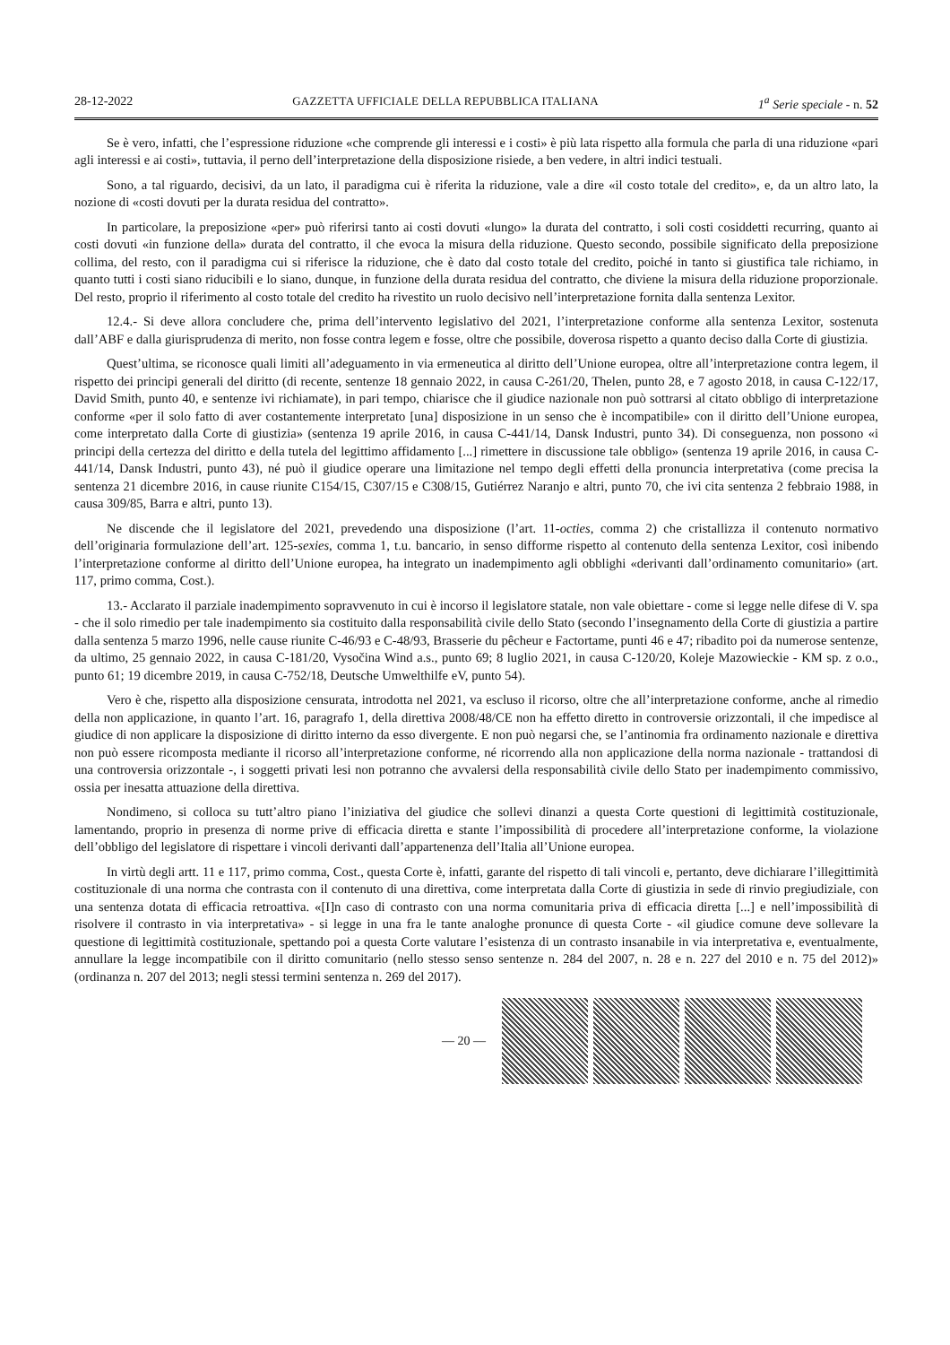28-12-2022 GAZZETTA UFFICIALE DELLA REPUBBLICA ITALIANA 1<sup>a</sup> Serie speciale - n. 52
Se è vero, infatti, che l’espressione riduzione «che comprende gli interessi e i costi» è più lata rispetto alla formula che parla di una riduzione «pari agli interessi e ai costi», tuttavia, il perno dell’interpretazione della disposizione risiede, a ben vedere, in altri indici testuali.
Sono, a tal riguardo, decisivi, da un lato, il paradigma cui è riferita la riduzione, vale a dire «il costo totale del credito», e, da un altro lato, la nozione di «costi dovuti per la durata residua del contratto».
In particolare, la preposizione «per» può riferirsi tanto ai costi dovuti «lungo» la durata del contratto, i soli costi cosiddetti recurring, quanto ai costi dovuti «in funzione della» durata del contratto, il che evoca la misura della riduzione. Questo secondo, possibile significato della preposizione collima, del resto, con il paradigma cui si riferisce la riduzione, che è dato dal costo totale del credito, poiché in tanto si giustifica tale richiamo, in quanto tutti i costi siano riducibili e lo siano, dunque, in funzione della durata residua del contratto, che diviene la misura della riduzione proporzionale. Del resto, proprio il riferimento al costo totale del credito ha rivestito un ruolo decisivo nell’interpretazione fornita dalla sentenza Lexitor.
12.4.- Si deve allora concludere che, prima dell’intervento legislativo del 2021, l’interpretazione conforme alla sentenza Lexitor, sostenuta dall’ABF e dalla giurisprudenza di merito, non fosse contra legem e fosse, oltre che possibile, doverosa rispetto a quanto deciso dalla Corte di giustizia.
Quest’ultima, se riconosce quali limiti all’adeguamento in via ermeneutica al diritto dell’Unione europea, oltre all’interpretazione contra legem, il rispetto dei principi generali del diritto (di recente, sentenze 18 gennaio 2022, in causa C-261/20, Thelen, punto 28, e 7 agosto 2018, in causa C-122/17, David Smith, punto 40, e sentenze ivi richiamate), in pari tempo, chiarisce che il giudice nazionale non può sottrarsi al citato obbligo di interpretazione conforme «per il solo fatto di aver costantemente interpretato [una] disposizione in un senso che è incompatibile» con il diritto dell’Unione europea, come interpretato dalla Corte di giustizia» (sentenza 19 aprile 2016, in causa C-441/14, Dansk Industri, punto 34). Di conseguenza, non possono «i principi della certezza del diritto e della tutela del legittimo affidamento [...] rimettere in discussione tale obbligo» (sentenza 19 aprile 2016, in causa C-441/14, Dansk Industri, punto 43), né può il giudice operare una limitazione nel tempo degli effetti della pronuncia interpretativa (come precisa la sentenza 21 dicembre 2016, in cause riunite C154/15, C307/15 e C308/15, Gutiérrez Naranjo e altri, punto 70, che ivi cita sentenza 2 febbraio 1988, in causa 309/85, Barra e altri, punto 13).
Ne discende che il legislatore del 2021, prevedendo una disposizione (l’art. 11-octies, comma 2) che cristallizza il contenuto normativo dell’originaria formulazione dell’art. 125-sexies, comma 1, t.u. bancario, in senso difforme rispetto al contenuto della sentenza Lexitor, così inibendo l’interpretazione conforme al diritto dell’Unione europea, ha integrato un inadempimento agli obblighi «derivanti dall’ordinamento comunitario» (art. 117, primo comma, Cost.).
13.- Acclarato il parziale inadempimento sopravvenuto in cui è incorso il legislatore statale, non vale obiettare - come si legge nelle difese di V. spa - che il solo rimedio per tale inadempimento sia costituito dalla responsabilità civile dello Stato (secondo l’insegnamento della Corte di giustizia a partire dalla sentenza 5 marzo 1996, nelle cause riunite C-46/93 e C-48/93, Brasserie du pêcheur e Factortame, punti 46 e 47; ribadito poi da numerose sentenze, da ultimo, 25 gennaio 2022, in causa C-181/20, Vysočina Wind a.s., punto 69; 8 luglio 2021, in causa C-120/20, Koleje Mazowieckie - KM sp. z o.o., punto 61; 19 dicembre 2019, in causa C-752/18, Deutsche Umwelthilfe eV, punto 54).
Vero è che, rispetto alla disposizione censurata, introdotta nel 2021, va escluso il ricorso, oltre che all’interpretazione conforme, anche al rimedio della non applicazione, in quanto l’art. 16, paragrafo 1, della direttiva 2008/48/CE non ha effetto diretto in controversie orizzontali, il che impedisce al giudice di non applicare la disposizione di diritto interno da esso divergente. E non può negarsi che, se l’antinomia fra ordinamento nazionale e direttiva non può essere ricomposta mediante il ricorso all’interpretazione conforme, né ricorrendo alla non applicazione della norma nazionale - trattandosi di una controversia orizzontale -, i soggetti privati lesi non potranno che avvalersi della responsabilità civile dello Stato per inadempimento commissivo, ossia per inesatta attuazione della direttiva.
Nondimeno, si colloca su tutt’altro piano l’iniziativa del giudice che sollevi dinanzi a questa Corte questioni di legittimità costituzionale, lamentando, proprio in presenza di norme prive di efficacia diretta e stante l’impossibilità di procedere all’interpretazione conforme, la violazione dell’obbligo del legislatore di rispettare i vincoli derivanti dall’appartenenza dell’Italia all’Unione europea.
In virtù degli artt. 11 e 117, primo comma, Cost., questa Corte è, infatti, garante del rispetto di tali vincoli e, pertanto, deve dichiarare l’illegittimità costituzionale di una norma che contrasta con il contenuto di una direttiva, come interpretata dalla Corte di giustizia in sede di rinvio pregiudiziale, con una sentenza dotata di efficacia retroattiva. «[I]n caso di contrasto con una norma comunitaria priva di efficacia diretta [...] e nell’impossibilità di risolvere il contrasto in via interpretativa» - si legge in una fra le tante analoghe pronunce di questa Corte - «il giudice comune deve sollevare la questione di legittimità costituzionale, spettando poi a questa Corte valutare l’esistenza di un contrasto insanabile in via interpretativa e, eventualmente, annullare la legge incompatibile con il diritto comunitario (nello stesso senso sentenze n. 284 del 2007, n. 28 e n. 227 del 2010 e n. 75 del 2012)» (ordinanza n. 207 del 2013; negli stessi termini sentenza n. 269 del 2017).
— 20 —